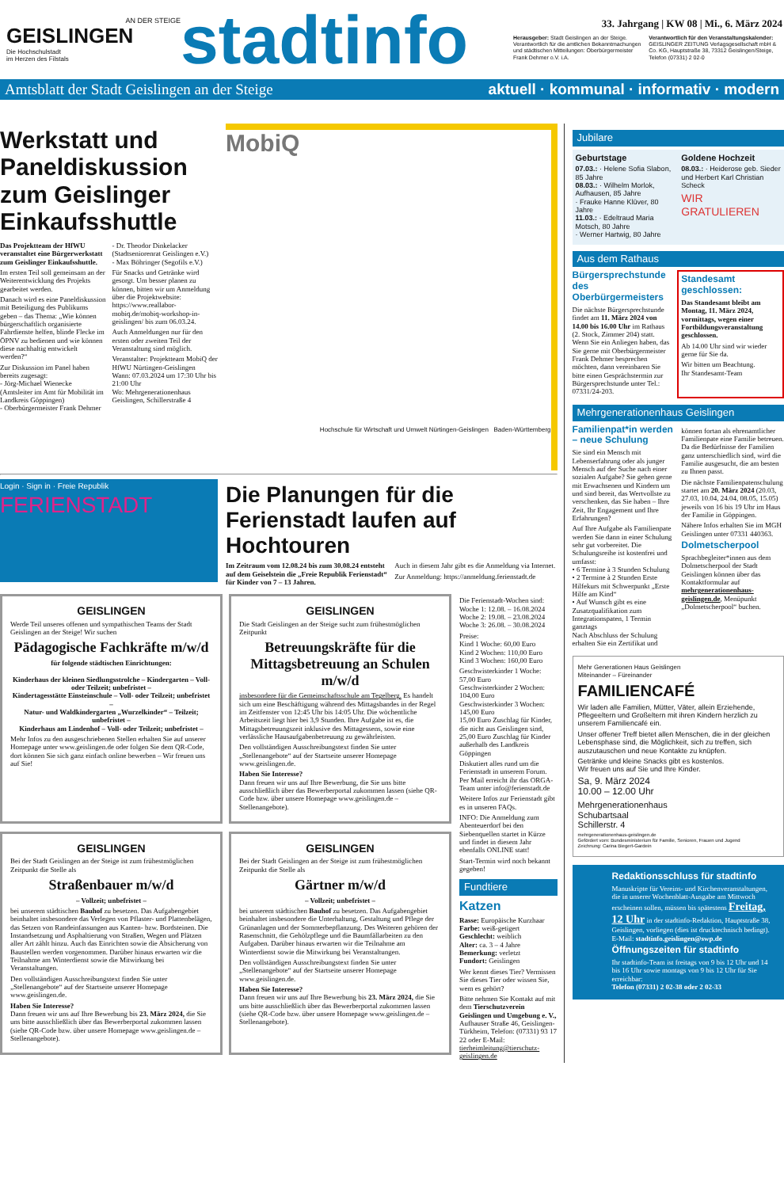AN DER STEIGE
GEISLINGEN
Die Hochschulstadt
im Herzen des Filstals
stadtinfo
33. Jahrgang | KW 08 | Mi., 6. März 2024
Herausgeber: Stadt Geislingen an der Steige. Verantwortlich für die amtlichen Bekanntmachungen und städtischen Mitteilungen: Oberbürgermeister Frank Dehmer o.V. i.A.
Verantwortlich für den Veranstaltungskalender: GEISLINGER ZEITUNG Verlagsgesellschaft mbH & Co. KG, Hauptstraße 38, 73312 Geislingen/Steige, Telefon (07331) 2 02-0
Amtsblatt der Stadt Geislingen an der Steige aktuell · kommunal · informativ · modern
Werkstatt und Paneldiskussion zum Geislinger Einkaufsshuttle
Das Projektteam der HfWU veranstaltet eine Bürgerwerkstatt zum Geislinger Einkaufsshuttle.
Im ersten Teil soll gemeinsam an der Weiterentwicklung des Projekts gearbeitet werden.
Danach wird es eine Paneldiskussion mit Beteiligung des Publikums geben – das Thema: „Wie können bürgerschaftlich organisierte Fahrdienste helfen, blinde Flecke im ÖPNV zu bedienen und wie können diese nachhaltig entwickelt werden?“
Zur Diskussion im Panel haben bereits zugesagt:
- Jörg-Michael Wienecke (Amtsleiter im Amt für Mobilität im Landkreis Göppingen)
- Oberbürgermeister Frank Dehmer
- Dr. Theodor Dinkelacker (Stadtseniorenrat Geislingen e.V.)
- Max Böhringer (Segofils e.V.)
Für Snacks und Getränke wird gesorgt. Um besser planen zu können, bitten wir um Anmeldung über die Projektwebsite: https://www.reallabor-mobiq.de/mobiq-workshop-in-geislingen/ bis zum 06.03.24.
Auch Anmeldungen nur für den ersten oder zweiten Teil der Veranstaltung sind möglich.
Veranstalter: Projektteam MobiQ der HfWU Nürtingen-Geislingen
Wann: 07.03.2024 um 17:30 Uhr bis 21:00 Uhr
Wo: Mehrgenerationenhaus Geislingen, Schillerstraße 4
MobiQ
Hochschule für Wirtschaft und Umwelt Nürtingen-Geislingen Baden-Württemberg
Login · Sign in · Freie Republik
FERIENSTADT
Die Planungen für die Ferienstadt laufen auf Hochtouren
Im Zeitraum vom 12.08.24 bis zum 30.08.24 entsteht auf dem Geiselstein die „Freie Republik Ferienstadt“ für Kinder von 7 – 13 Jahren.
Auch in diesem Jahr gibt es die Anmeldung via Internet.
Zur Anmeldung: https://anmeldung.ferienstadt.de
GEISLINGEN
Werde Teil unseres offenen und sympathischen Teams der Stadt Geislingen an der Steige! Wir suchen
Pädagogische Fachkräfte m/w/d
für folgende städtischen Einrichtungen:
Kinderhaus der kleinen Siedlungsstrolche – Kindergarten – Voll- oder Teilzeit; unbefristet –
Kindertagesstätte Einsteinschule – Voll- oder Teilzeit; unbefristet –
Natur- und Waldkindergarten „Wurzelkinder“ – Teilzeit; unbefristet –
Kinderhaus am Lindenhof – Voll- oder Teilzeit; unbefristet –
Mehr Infos zu den ausgeschriebenen Stellen erhalten Sie auf unserer Homepage unter www.geislingen.de oder folgen Sie dem QR-Code, dort können Sie sich ganz einfach online bewerben – Wir freuen uns auf Sie!
GEISLINGEN
Die Stadt Geislingen an der Steige sucht zum frühestmöglichen Zeitpunkt
Betreuungskräfte für die Mittagsbetreuung an Schulen m/w/d
insbesondere für die Gemeinschaftsschule am Tegelberg. Es handelt sich um eine Beschäftigung während des Mittagsbandes in der Regel im Zeitfenster von 12:45 Uhr bis 14:05 Uhr. Die wöchentliche Arbeitszeit liegt hier bei 3,9 Stunden. Ihre Aufgabe ist es, die Mittagsbetreuungszeit inklusive des Mittagessens, sowie eine verlässliche Hausaufgabenbetreuung zu gewährleisten.
Den vollständigen Ausschreibungstext finden Sie unter „Stellenangebote“ auf der Startseite unserer Homepage www.geislingen.de.
Haben Sie Interesse?
Dann freuen wir uns auf Ihre Bewerbung, die Sie uns bitte ausschließlich über das Bewerberportal zukommen lassen (siehe QR-Code bzw. über unsere Homepage www.geislingen.de – Stellenangebote).
GEISLINGEN
Bei der Stadt Geislingen an der Steige ist zum frühestmöglichen Zeitpunkt die Stelle als
Straßenbauer m/w/d
– Vollzeit; unbefristet –
bei unserem städtischen Bauhof zu besetzen. Das Aufgabengebiet beinhaltet insbesondere das Verlegen von Pflaster- und Plattenbelägen, das Setzen von Randeinfassungen aus Kanten- bzw. Bordsteinen. Die Instandsetzung und Asphaltierung von Straßen, Wegen und Plätzen aller Art zählt hinzu. Auch das Einrichten sowie die Absicherung von Baustellen werden vorgenommen. Darüber hinaus erwarten wir die Teilnahme am Winterdienst sowie die Mitwirkung bei Veranstaltungen.
Den vollständigen Ausschreibungstext finden Sie unter „Stellenangebote“ auf der Startseite unserer Homepage www.geislingen.de.
Haben Sie Interesse?
Dann freuen wir uns auf Ihre Bewerbung bis 23. März 2024, die Sie uns bitte ausschließlich über das Bewerberportal zukommen lassen (siehe QR-Code bzw. über unsere Homepage www.geislingen.de – Stellenangebote).
GEISLINGEN
Bei der Stadt Geislingen an der Steige ist zum frühestmöglichen Zeitpunkt die Stelle als
Gärtner m/w/d
– Vollzeit; unbefristet –
bei unserem städtischen Bauhof zu besetzen. Das Aufgabengebiet beinhaltet insbesondere die Unterhaltung, Gestaltung und Pflege der Grünanlagen und der Sommerbepflanzung. Des Weiteren gehören der Rasenschnitt, die Gehölzpflege und die Baumfällarbeiten zu den Aufgaben. Darüber hinaus erwarten wir die Teilnahme am Winterdienst sowie die Mitwirkung bei Veranstaltungen.
Den vollständigen Ausschreibungstext finden Sie unter „Stellenangebote“ auf der Startseite unserer Homepage www.geislingen.de.
Haben Sie Interesse?
Dann freuen wir uns auf Ihre Bewerbung bis 23. März 2024, die Sie uns bitte ausschließlich über das Bewerberportal zukommen lassen (siehe QR-Code bzw. über unsere Homepage www.geislingen.de – Stellenangebote).
Die Ferienstadt-Wochen sind:
Woche 1: 12.08. – 16.08.2024
Woche 2: 19.08. – 23.08.2024
Woche 3: 26.08. – 30.08.2024
Preise:
Kind 1 Woche: 60,00 Euro
Kind 2 Wochen: 110,00 Euro
Kind 3 Wochen: 160,00 Euro
Geschwisterkinder 1 Woche: 57,00 Euro
Geschwisterkinder 2 Wochen: 104,00 Euro
Geschwisterkinder 3 Wochen: 145,00 Euro
15,00 Euro Zuschlag für Kinder, die nicht aus Geislingen sind,
25,00 Euro Zuschlag für Kinder außerhalb des Landkreis Göppingen
Diskutiert alles rund um die Ferienstadt in unserem Forum. Per Mail erreicht ihr das ORGA-Team unter info@ferienstadt.de
Weitere Infos zur Ferienstadt gibt es in unseren FAQs.
INFO: Die Anmeldung zum Abenteuerdorf bei den Siebenquellen startet in Kürze und findet in diesem Jahr ebenfalls ONLINE statt!
Start-Termin wird noch bekannt gegeben!
Fundtiere
Katzen
Rasse: Europäische Kurzhaar
Farbe: weiß-getigert
Geschlecht: weiblich
Alter: ca. 3 – 4 Jahre
Bemerkung: verletzt
Fundort: Geislingen
Wer kennt dieses Tier? Vermissen Sie dieses Tier oder wissen Sie, wem es gehört?
Bitte nehmen Sie Kontakt auf mit dem Tierschutzverein Geislingen und Umgebung e. V., Aufhauser Straße 46, Geislingen-Türkheim, Telefon: (07331) 93 17 22 oder E-Mail: tierheimleitung@tierschutz-geislingen.de
Jubilare
Geburtstage
07.03.: · Helene Sofia Slabon, 85 Jahre
08.03.: · Wilhelm Morlok, Aufhausen, 85 Jahre
· Frauke Hanne Klüver, 80 Jahre
11.03.: · Edeltraud Maria Motsch, 80 Jahre
· Werner Hartwig, 80 Jahre
Goldene Hochzeit
08.03.: · Heiderose geb. Sieder und Herbert Karl Christian Scheck
WIR GRATULIEREN
Aus dem Rathaus
Bürgersprechstunde des Oberbürgermeisters
Die nächste Bürgersprechstunde findet am 11. März 2024 von 14.00 bis 16.00 Uhr im Rathaus (2. Stock, Zimmer 204) statt.
Wenn Sie ein Anliegen haben, das Sie gerne mit Oberbürgermeister Frank Dehmer besprechen möchten, dann vereinbaren Sie bitte einen Gesprächstermin zur Bürgersprechstunde unter Tel.: 07331/24-203.
Standesamt geschlossen:
Das Standesamt bleibt am Montag, 11. März 2024, vormittags, wegen einer Fortbildungsveranstaltung geschlossen.
Ab 14.00 Uhr sind wir wieder gerne für Sie da.
Wir bitten um Beachtung.
Ihr Standesamt-Team
Mehrgenerationenhaus Geislingen
Familienpat*in werden – neue Schulung
Sie sind ein Mensch mit Lebenserfahrung oder als junger Mensch auf der Suche nach einer sozialen Aufgabe? Sie gehen gerne mit Erwachsenen und Kindern um und sind bereit, das Wertvollste zu verschenken, das Sie haben – Ihre Zeit, Ihr Engagement und Ihre Erfahrungen?
Auf Ihre Aufgabe als Familienpate werden Sie dann in einer Schulung sehr gut vorbereitet. Die Schulungsreihe ist kostenfrei und umfasst:
• 6 Termine à 3 Stunden Schulung
• 2 Termine à 2 Stunden Erste Hilfekurs mit Schwerpunkt „Erste Hilfe am Kind“
• Auf Wunsch gibt es eine Zusatzqualifikation zum Integrationspaten, 1 Termin ganztags
Nach Abschluss der Schulung erhalten Sie ein Zertifikat und
können fortan als ehrenamtlicher Familienpate eine Familie betreuen. Da die Bedürfnisse der Familien ganz unterschiedlich sind, wird die Familie ausgesucht, die am besten zu Ihnen passt.
Die nächste Familienpatenschulung startet am 20. März 2024 (20.03, 27.03, 10.04, 24.04, 08.05, 15.05) jeweils von 16 bis 19 Uhr im Haus der Familie in Göppingen.
Nähere Infos erhalten Sie im MGH Geislingen unter 07331 440363.
Dolmetscherpool
Sprachbegleiter*innen aus dem Dolmetscherpool der Stadt Geislingen können über das Kontaktformular auf mehrgenerationenhaus-geislingen.de, Menüpunkt „Dolmetscherpool“ buchen.
Mehr Generationen Haus Geislingen
Miteinander – Füreinander
FAMILIENCAFÉ
Wir laden alle Familien, Mütter, Väter, allein Erziehende, Pflegeeltern und Großeltern mit ihren Kindern herzlich zu unserem Familiencafé ein.
Unser offener Treff bietet allen Menschen, die in der gleichen Lebensphase sind, die Möglichkeit, sich zu treffen, sich auszutauschen und neue Kontakte zu knüpfen.
Getränke und kleine Snacks gibt es kostenlos.
Wir freuen uns auf Sie und Ihre Kinder.
Sa, 9. März 2024
10.00 – 12.00 Uhr
Mehrgenerationenhaus
Schubartsaal
Schillerstr. 4
mehrgenerationenhaus-geislingen.de
Gefördert vom: Bundesministerium für Familie, Senioren, Frauen und Jugend
Zeichnung: Carina Biegert-Gardein
Redaktionsschluss für stadtinfo
Manuskripte für Vereins- und Kirchenveranstaltungen, die in unserer Wochenblatt-Ausgabe am Mittwoch erscheinen sollen, müssen bis spätestens Freitag, 12 Uhr in der stadtinfo-Redaktion, Hauptstraße 38, Geislingen, vorliegen (dies ist drucktechnisch bedingt).
E-Mail: stadtinfo.geislingen@swp.de
Öffnungszeiten für stadtinfo
Ihr stadtinfo-Team ist freitags von 9 bis 12 Uhr und 14 bis 16 Uhr sowie montags von 9 bis 12 Uhr für Sie erreichbar:
Telefon (07331) 2 02-38 oder 2 02-33